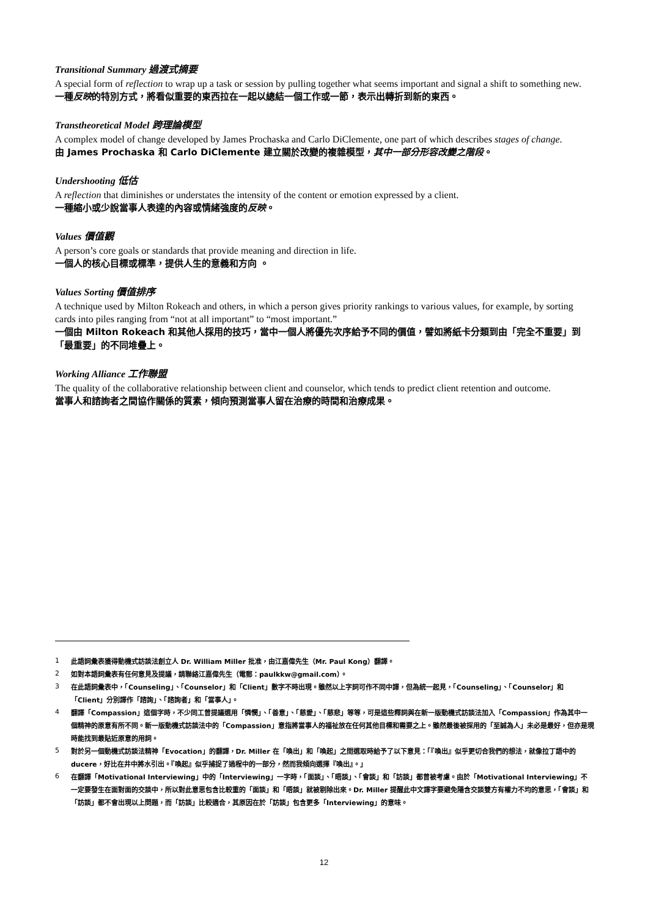Transitional Summary 過渡式摘要
A special form of reflection to wrap up a task or session by pulling together what seems important and signal a shift to something new.
一種反映的特別方式，將看似重要的東西拉在一起以總結一個工作或一節，表示出轉折到新的東西。
Transtheoretical Model 跨理論模型
A complex model of change developed by James Prochaska and Carlo DiClemente, one part of which describes stages of change.
由 James Prochaska 和 Carlo DiClemente 建立關於改變的複雜模型，其中一部分形容改變之階段。
Undershooting 低估
A reflection that diminishes or understates the intensity of the content or emotion expressed by a client.
一種縮小或少說當事人表達的內容或情緒強度的反映。
Values 價值觀
A person’s core goals or standards that provide meaning and direction in life.
一個人的核心目標或標準，提供人生的意義和方向 。
Values Sorting 價值排序
A technique used by Milton Rokeach and others, in which a person gives priority rankings to various values, for example, by sorting cards into piles ranging from “not at all important” to “most important.”
一個由 Milton Rokeach 和其他人採用的技巧，當中一個人將優先次序給予不同的價值，譬如將紙卡分類到由「完全不重要」到「最重要」的不同堆疊上。
Working Alliance 工作聯盟
The quality of the collaborative relationship between client and counselor, which tends to predict client retention and outcome.
當事人和諮詢者之間協作關係的質素，傾向預測當事人留在治療的時間和治療成果。
1
此語詞彙表獲得動機式訪談法創立人 Dr. William Miller 批准，由江嘉偉先生（Mr. Paul Kong）翻譯。
2
如對本語詞彙表有任何意見及提議，請聯絡江嘉偉先生（電郵：paulkkw@gmail.com）。
3
在此語詞彙表中，「Counseling」、「Counselor」和「Client」數字不時出現。雖然以上字詞可作不同中譯，但為統一起見，「Counseling」、「Counselor」和「Client」分別譯作「諮詢」、「諮詢者」和「當事人」。
4
翻譯「Compassion」這個字時，不少同工曾提議選用「憐憫」、「善意」、「慈愛」、「慈悲」等等，可是這些釋詞與在新一版動機式訪談法加入「Compassion」作為其中一個精神的原意有所不同。新一版動機式訪談法中的「Compassion」意指將當事人的福祉放在任何其他目標和需要之上。雖然最後被採用的「至誠為人」未必是最好，但亦是現時能找到最貼近原意的用詞。
5
對於另一個動機式訪談法精神「Evocation」的翻譯，Dr. Miller 在「喚出」和「喚起」之間選取時給予了以下意見：「『喚出』似乎更切合我們的想法，就像拉丁語中的 ducere，好比在井中將水引出。『喚起』似乎捕捉了過程中的一部分，然而我傾向選擇『喚出』。」
6
在翻譯「Motivational Interviewing」中的「Interviewing」一字時，「面談」、「晤談」、「會談」和「訪談」都曾被考慮。由於「Motivational Interviewing」不一定要發生在面對面的交談中，所以對此意思包含比較重的「面談」和「晤談」就被剔除出來。Dr. Miller 提醒此中文譯字要避免隱含交談雙方有權力不均的意思，「會談」和「訪談」都不會出現以上問題，而「訪談」比較適合，其原因在於「訪談」包含更多「Interviewing」的意味。
12